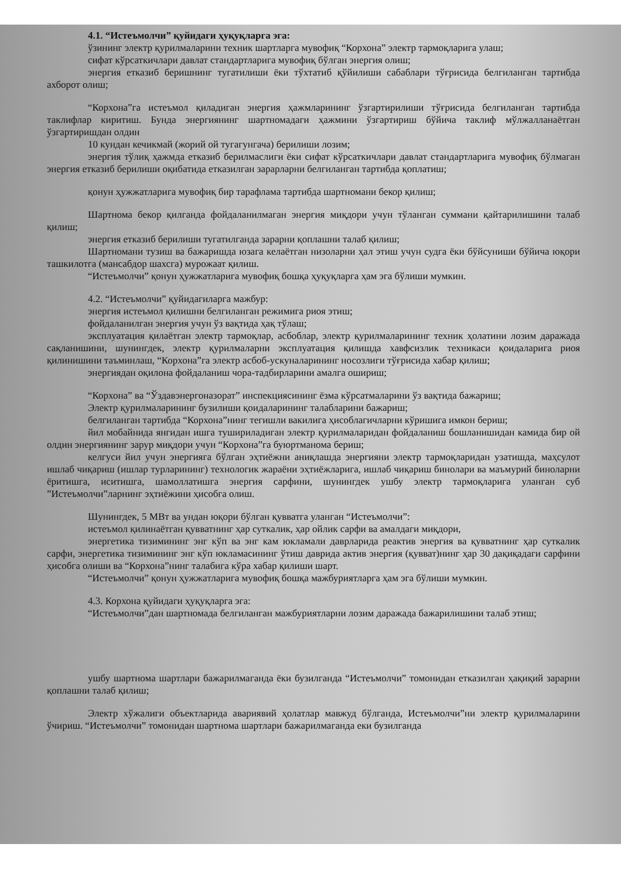4.1. “Истеъмолчи” қуйидаги ҳуқуқларга эга:
ўзининг электр қурилмаларини техник шартларга мувофиқ “Корхона” электр тармоқларига улаш;
сифат кўрсаткичлари давлат стандартларига мувофиқ бўлган энергия олиш;
энергия етказиб беришнинг тугатилиши ёки тўхтатиб қўйилиши сабаблари тўғрисида белгиланган тартибда ахборот олиш;
“Корхона”га истеъмол қиладиган энергия ҳажмларининг ўзгартирилиши тўғрисида белгиланган тартибда таклифлар киритиш. Бунда энергиянинг шартномадаги ҳажмини ўзгартириш бўйича таклиф мўлжалланаётган ўзгартиришдан олдин
10 кундан кечикмай (жорий ой тугагунгача) берилиши лозим;
энергия тўлиқ ҳажмда етказиб берилмаслиги ёки сифат кўрсаткичлари давлат стандартларига мувофиқ бўлмаган энергия етказиб берилиши оқибатида етказилган зарарларни белгиланган тартибда қоплатиш;
қонун ҳужжатларига мувофиқ бир тарафлама тартибда шартномани бекор қилиш;
Шартнома бекор қилганда фойдаланилмаган энергия миқдори учун тўланган суммани қайтарилишини талаб қилиш;
энергия етказиб берилиши тугатилганда зарарни қоплашни талаб қилиш;
Шартномани тузиш ва бажаришда юзага келаётган низоларни ҳал этиш учун судга ёки бўйсуниши бўйича юқори ташкилотга (мансабдор шахсга) мурожаат қилиш.
“Истеъмолчи” қонун ҳужжатларига мувофиқ бошқа ҳуқуқларга ҳам эга бўлиши мумкин.
4.2. “Истеъмолчи” қуйидагиларга мажбур:
энергия истеъмол қилишни белгиланган режимига риоя этиш;
фойдаланилган энергия учун ўз вақтида ҳақ тўлаш;
эксплуатация қилаётган электр тармоқлар, асбоблар, электр қурилмаларининг техник ҳолатини лозим даражада сақланишини, шунингдек, электр қурилмаларни эксплуатация қилишда хавфсизлик техникаси қоидаларига риоя қилинишини таъминлаш, “Корхона”га электр асбоб-ускуналарининг носозлиги тўғрисида хабар қилиш;
энергиядан оқилона фойдаланиш чора-тадбирларини амалга ошириш;
“Корхона” ва “Ўздавэнергоназорат” инспекциясининг ёзма кўрсатмаларини ўз вақтида бажариш;
Электр қурилмаларининг бузилиши қоидаларининг талабларини бажариш;
белгиланган тартибда “Корхона”нинг тегишли вакилига ҳисоблагичларни кўришига имкон бериш;
йил мобайнида янгидан ишга тушириладиган электр қурилмаларидан фойдаланиш бошланишидан камида бир ой олдин энергиянинг зарур миқдори учун “Корхона”га буюртманома бериш;
келгуси йил учун энергияга бўлган эҳтиёжни аниқлашда энергияни электр тармоқларидан узатишда, маҳсулот ишлаб чиқариш (ишлар турларининг) технологик жараёни эҳтиёжларига, ишлаб чиқариш бинолари ва маъмурий биноларни ёритишга, иситишга, шамоллатишга энергия сарфини, шунингдек ушбу электр тармоқларига уланган суб ”Истеъмолчи”ларнинг эҳтиёжини ҳисобга олиш.
Шунингдек, 5 МВт ва ундан юқори бўлган қувватга уланган “Истеъмолчи”:
истеъмол қилинаётган қувватнинг ҳар суткалик, ҳар ойлик сарфи ва амалдаги миқдори,
энергетика тизимининг энг кўп ва энг кам юкламали даврларида реактив энергия ва қувватнинг ҳар суткалик сарфи, энергетика тизимининг энг кўп юкламасининг ўтиш даврида актив энергия (қувват)нинг ҳар 30 дақиқадаги сарфини ҳисобга олиши ва “Корхона”нинг талабига кўра хабар қилиши шарт.
“Истеъмолчи” қонун ҳужжатларига мувофиқ бошқа мажбуриятларга ҳам эга бўлиши мумкин.
4.3. Корхона қуйидаги ҳуқуқларга эга:
“Истеъмолчи”дан шартномада белгиланган мажбуриятларни лозим даражада бажарилишини талаб этиш;
ушбу шартнома шартлари бажарилмаганда ёки бузилганда “Истеъмолчи” томонидан етказилган ҳақиқий зарарни қоплашни талаб қилиш;
Электр хўжалиги объектларида авариявий ҳолатлар мавжуд бўлганда, Истеъмолчи”ни электр қурилмаларини ўчириш. “Истеъмолчи” томонидан шартнома шартлари бажарилмаганда еки бузилганда